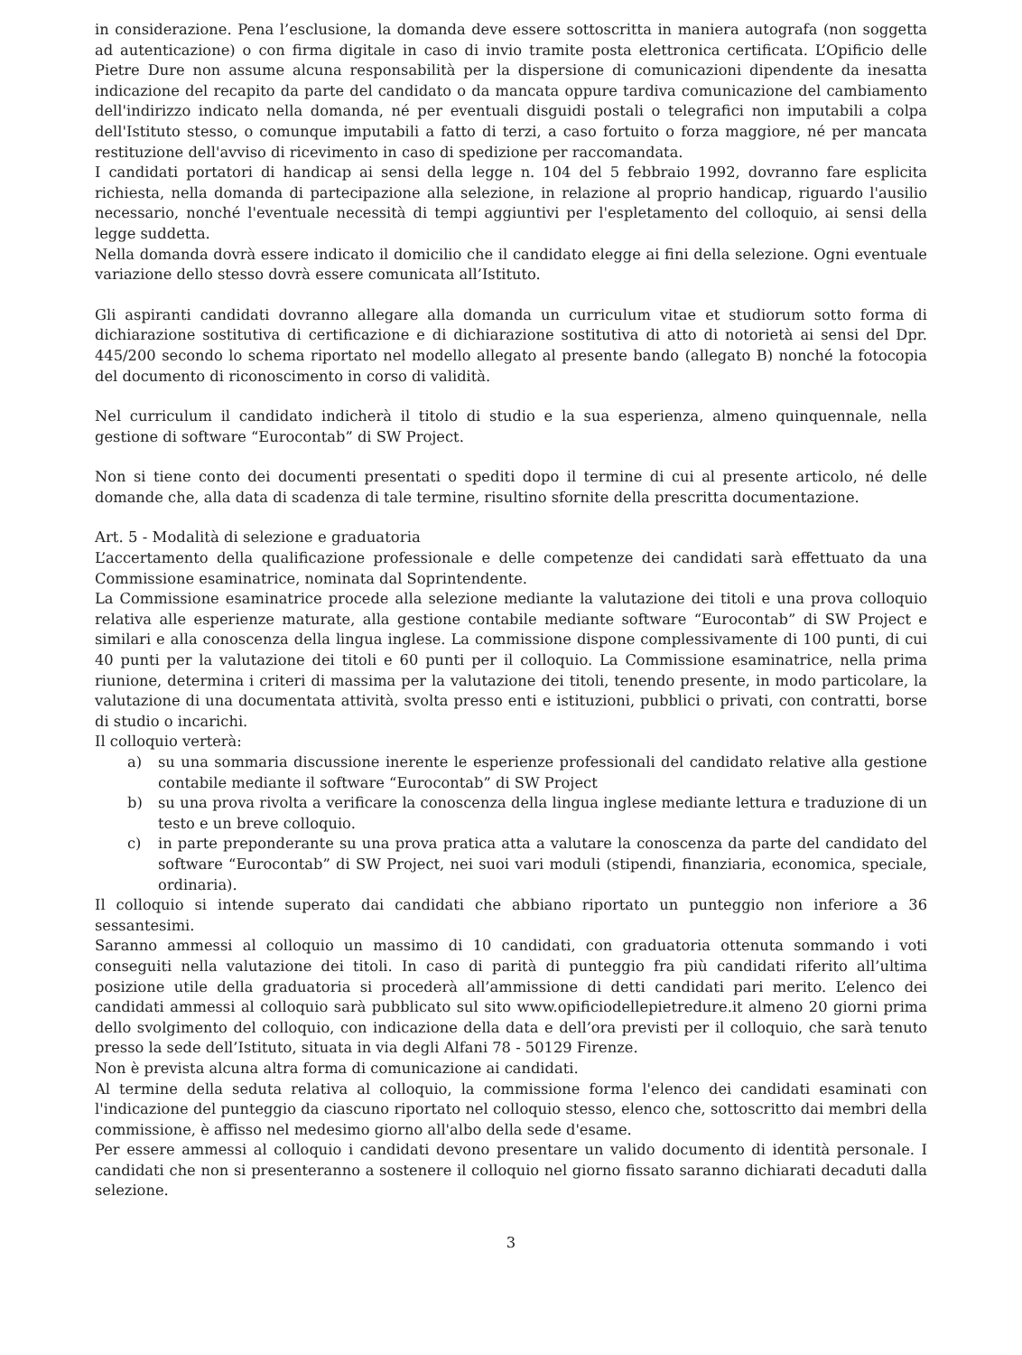in considerazione. Pena l’esclusione, la domanda deve essere sottoscritta in maniera autografa (non soggetta ad autenticazione) o con firma digitale in caso di invio tramite posta elettronica certificata. L’Opificio delle Pietre Dure non assume alcuna responsabilità per la dispersione di comunicazioni dipendente da inesatta indicazione del recapito da parte del candidato o da mancata oppure tardiva comunicazione del cambiamento dell'indirizzo indicato nella domanda, né per eventuali disguidi postali o telegrafici non imputabili a colpa dell'Istituto stesso, o comunque imputabili a fatto di terzi, a caso fortuito o forza maggiore, né per mancata restituzione dell'avviso di ricevimento in caso di spedizione per raccomandata.
I candidati portatori di handicap ai sensi della legge n. 104 del 5 febbraio 1992, dovranno fare esplicita richiesta, nella domanda di partecipazione alla selezione, in relazione al proprio handicap, riguardo l'ausilio necessario, nonché l'eventuale necessità di tempi aggiuntivi per l'espletamento del colloquio, ai sensi della legge suddetta.
Nella domanda dovrà essere indicato il domicilio che il candidato elegge ai fini della selezione. Ogni eventuale variazione dello stesso dovrà essere comunicata all’Istituto.
Gli aspiranti candidati dovranno allegare alla domanda un curriculum vitae et studiorum sotto forma di dichiarazione sostitutiva di certificazione e di dichiarazione sostitutiva di atto di notorietà ai sensi del Dpr. 445/200 secondo lo schema riportato nel modello allegato al presente bando (allegato B) nonché la fotocopia del documento di riconoscimento in corso di validità.
Nel curriculum il candidato indicherà il titolo di studio e la sua esperienza, almeno quinquennale, nella gestione di software “Eurocontab” di SW Project.
Non si tiene conto dei documenti presentati o spediti dopo il termine di cui al presente articolo, né delle domande che, alla data di scadenza di tale termine, risultino sfornite della prescritta documentazione.
Art. 5 - Modalità di selezione e graduatoria
L’accertamento della qualificazione professionale e delle competenze dei candidati sarà effettuato da una Commissione esaminatrice, nominata dal Soprintendente.
La Commissione esaminatrice procede alla selezione mediante la valutazione dei titoli e una prova colloquio relativa alle esperienze maturate, alla gestione contabile mediante software “Eurocontab” di SW Project e similari e alla conoscenza della lingua inglese. La commissione dispone complessivamente di 100 punti, di cui 40 punti per la valutazione dei titoli e 60 punti per il colloquio. La Commissione esaminatrice, nella prima riunione, determina i criteri di massima per la valutazione dei titoli, tenendo presente, in modo particolare, la valutazione di una documentata attività, svolta presso enti e istituzioni, pubblici o privati, con contratti, borse di studio o incarichi.
Il colloquio verterà:
a) su una sommaria discussione inerente le esperienze professionali del candidato relative alla gestione contabile mediante il software “Eurocontab” di SW Project
b) su una prova rivolta a verificare la conoscenza della lingua inglese mediante lettura e traduzione di un testo e un breve colloquio.
c) in parte preponderante su una prova pratica atta a valutare la conoscenza da parte del candidato del software “Eurocontab” di SW Project, nei suoi vari moduli (stipendi, finanziaria, economica, speciale, ordinaria).
Il colloquio si intende superato dai candidati che abbiano riportato un punteggio non inferiore a 36 sessantesimi.
Saranno ammessi al colloquio un massimo di 10 candidati, con graduatoria ottenuta sommando i voti conseguiti nella valutazione dei titoli. In caso di parità di punteggio fra più candidati riferito all’ultima posizione utile della graduatoria si procederà all’ammissione di detti candidati pari merito. L’elenco dei candidati ammessi al colloquio sarà pubblicato sul sito www.opificiodellepietredure.it almeno 20 giorni prima dello svolgimento del colloquio, con indicazione della data e dell’ora previsti per il colloquio, che sarà tenuto presso la sede dell’Istituto, situata in via degli Alfani 78 - 50129 Firenze.
Non è prevista alcuna altra forma di comunicazione ai candidati.
Al termine della seduta relativa al colloquio, la commissione forma l'elenco dei candidati esaminati con l'indicazione del punteggio da ciascuno riportato nel colloquio stesso, elenco che, sottoscritto dai membri della commissione, è affisso nel medesimo giorno all'albo della sede d'esame.
Per essere ammessi al colloquio i candidati devono presentare un valido documento di identità personale. I candidati che non si presenteranno a sostenere il colloquio nel giorno fissato saranno dichiarati decaduti dalla selezione.
3